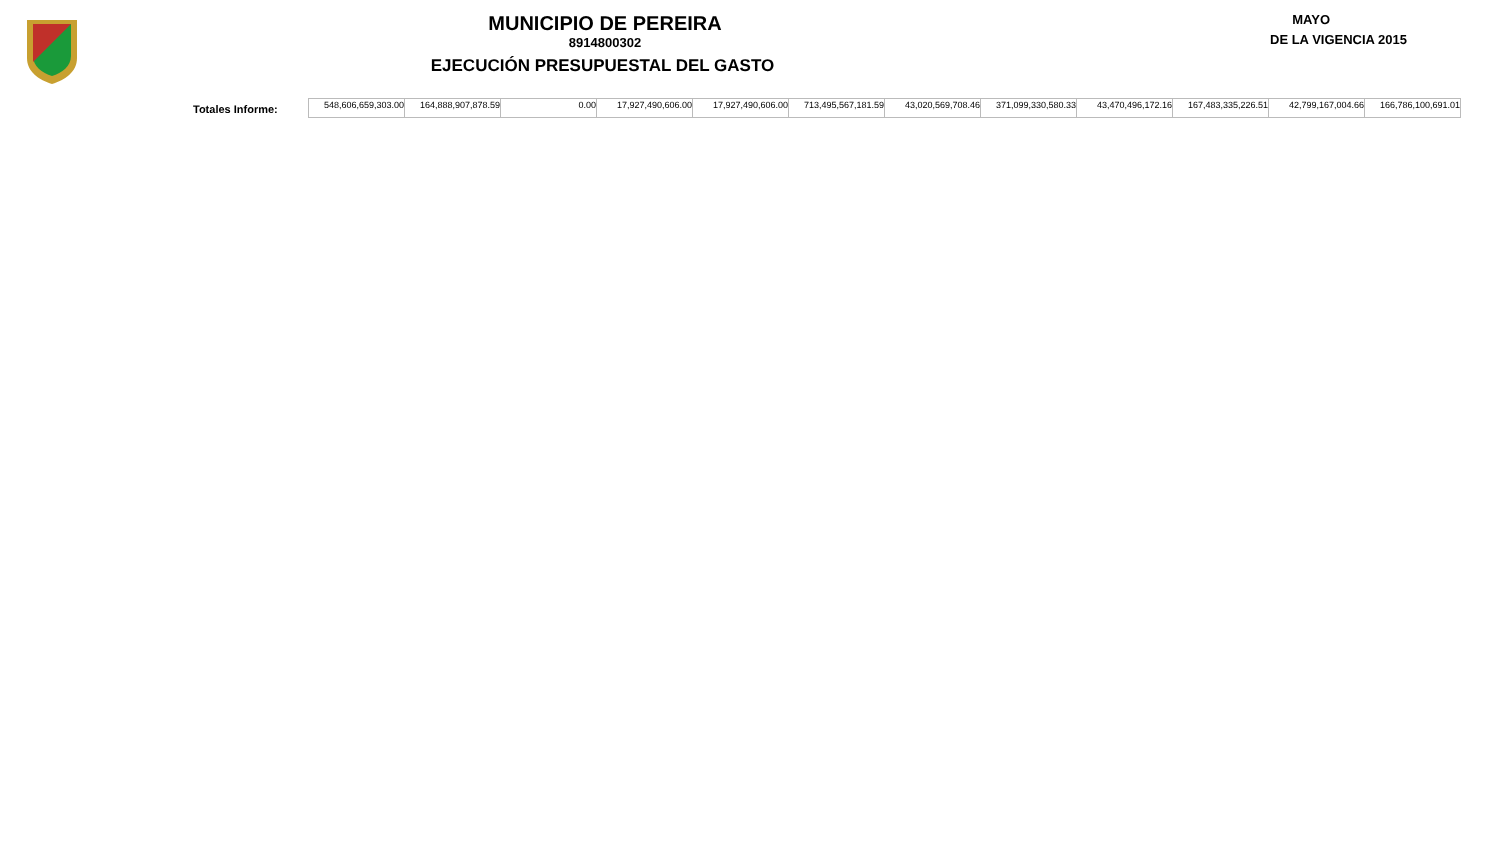MUNICIPIO DE PEREIRA
8914800302
EJECUCIÓN PRESUPUESTAL DEL GASTO
MAYO
DE LA VIGENCIA 2015
Totales Informe:
| 548,606,659,303.00 | 164,888,907,878.59 | 0.00 | 17,927,490,606.00 | 17,927,490,606.00 | 713,495,567,181.59 | 43,020,569,708.46 | 371,099,330,580.33 | 43,470,496,172.16 | 167,483,335,226.51 | 42,799,167,004.66 | 166,786,100,691.01 |